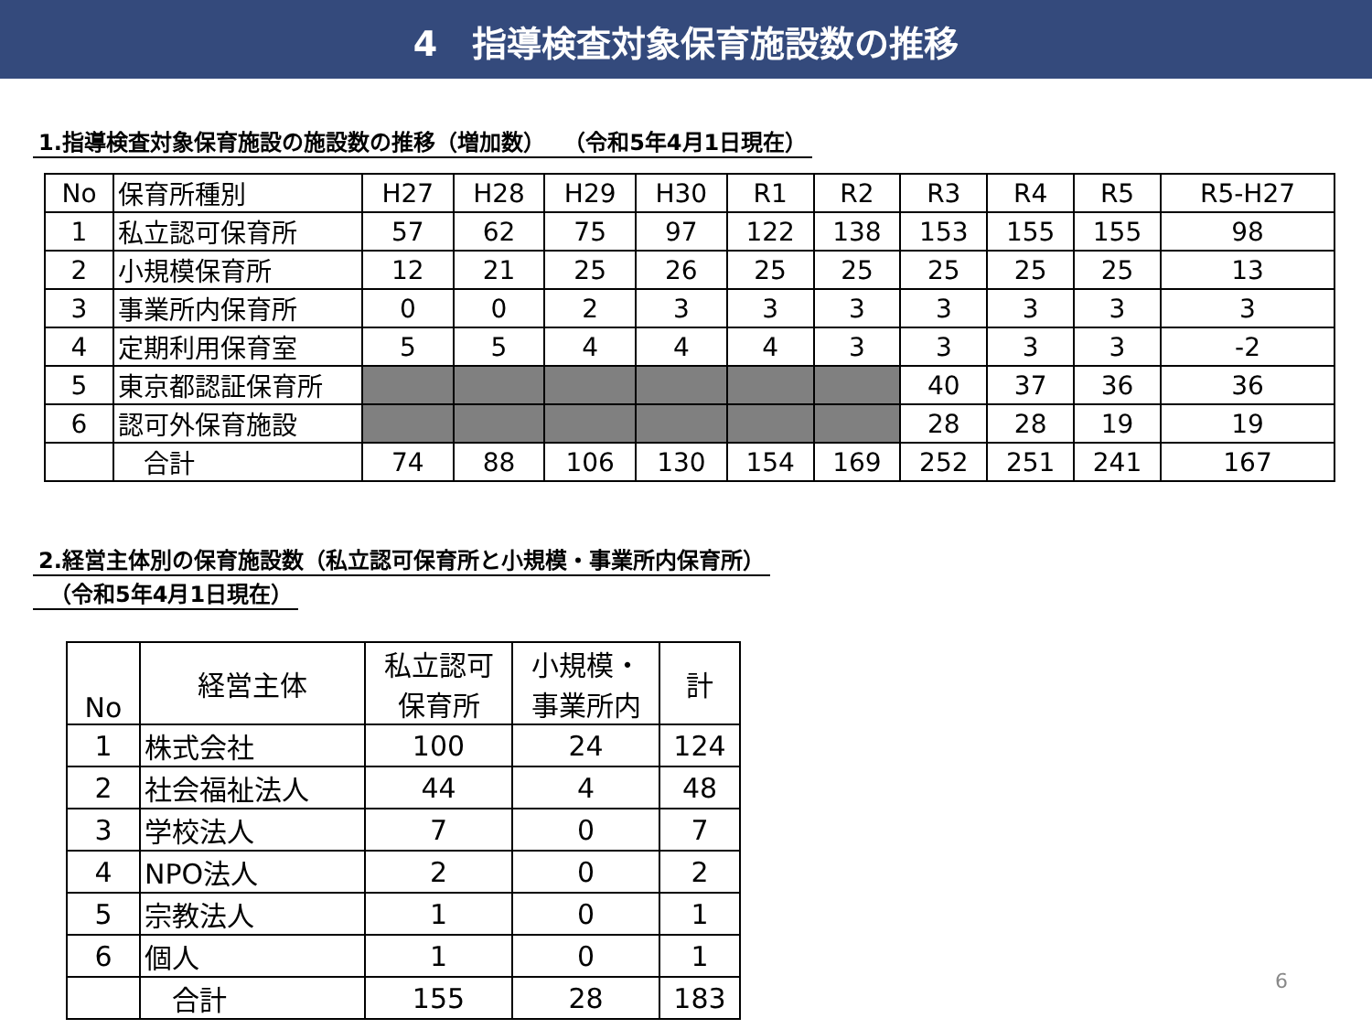4　指導検査対象保育施設数の推移
1.指導検査対象保育施設の施設数の推移（増加数）　 （令和5年4月1日現在）
| No | 保育所種別 | H27 | H28 | H29 | H30 | R1 | R2 | R3 | R4 | R5 | R5-H27 |
| --- | --- | --- | --- | --- | --- | --- | --- | --- | --- | --- | --- |
| 1 | 私立認可保育所 | 57 | 62 | 75 | 97 | 122 | 138 | 153 | 155 | 155 | 98 |
| 2 | 小規模保育所 | 12 | 21 | 25 | 26 | 25 | 25 | 25 | 25 | 25 | 13 |
| 3 | 事業所内保育所 | 0 | 0 | 2 | 3 | 3 | 3 | 3 | 3 | 3 | 3 |
| 4 | 定期利用保育室 | 5 | 5 | 4 | 4 | 4 | 3 | 3 | 3 | 3 | -2 |
| 5 | 東京都認証保育所 | | | | | | | 40 | 37 | 36 | 36 |
| 6 | 認可外保育施設 | | | | | | | 28 | 28 | 19 | 19 |
| | 合計 | 74 | 88 | 106 | 130 | 154 | 169 | 252 | 251 | 241 | 167 |
2.経営主体別の保育施設数（私立認可保育所と小規模・事業所内保育所）
　（令和5年4月1日現在）
| No | 経営主体 | 私立認可 保育所 | 小規模・ 事業所内 | 計 |
| --- | --- | --- | --- | --- |
| 1 | 株式会社 | 100 | 24 | 124 |
| 2 | 社会福祉法人 | 44 | 4 | 48 |
| 3 | 学校法人 | 7 | 0 | 7 |
| 4 | NPO法人 | 2 | 0 | 2 |
| 5 | 宗教法人 | 1 | 0 | 1 |
| 6 | 個人 | 1 | 0 | 1 |
| | 合計 | 155 | 28 | 183 |
6